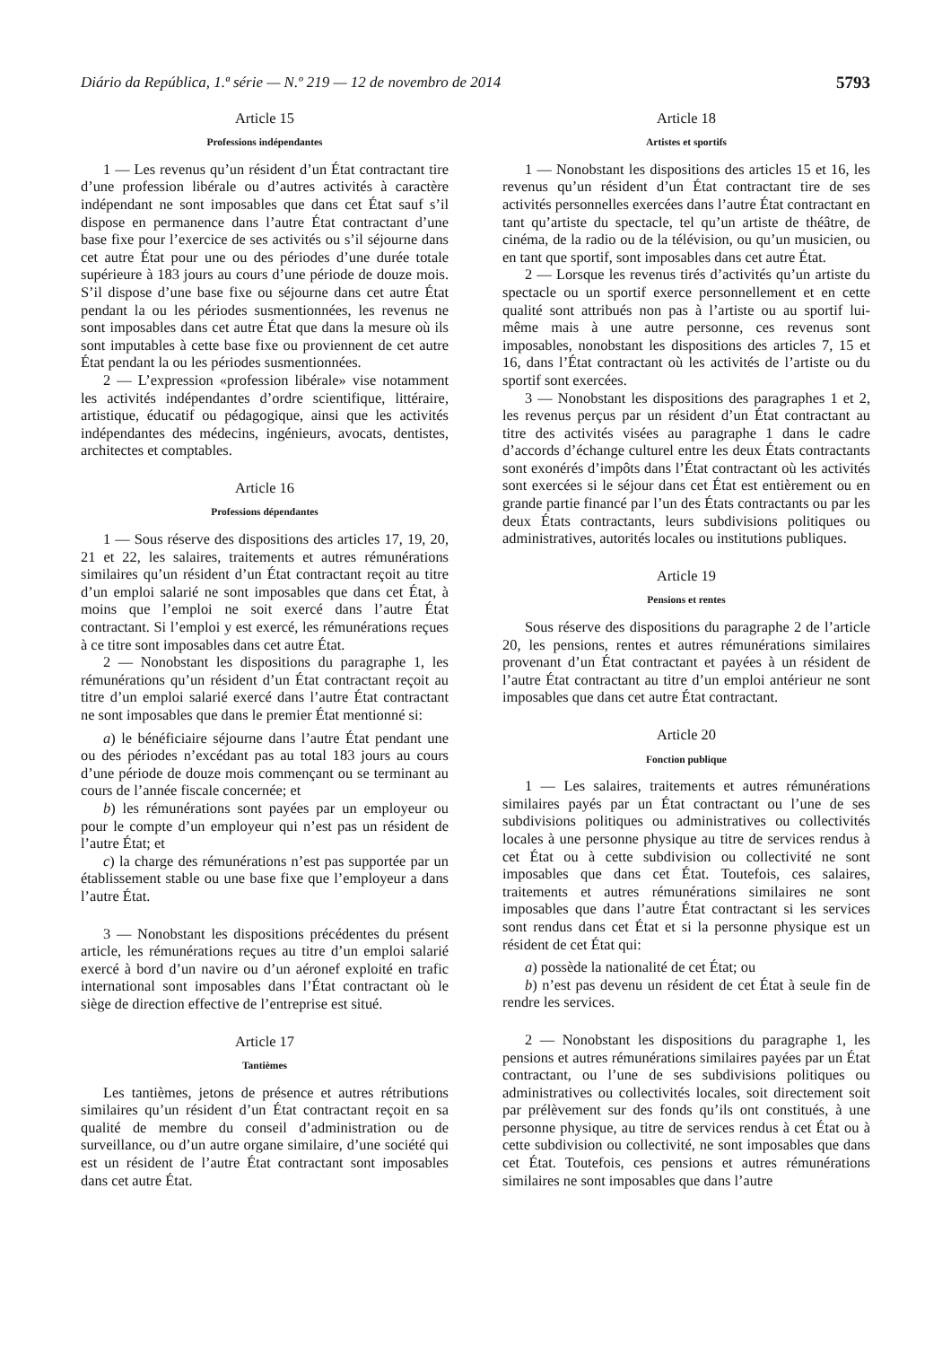Diário da República, 1.ª série — N.º 219 — 12 de novembro de 2014 5793
Article 15
Professions indépendantes
1 — Les revenus qu’un résident d’un État contractant tire d’une profession libérale ou d’autres activités à caractère indépendant ne sont imposables que dans cet État sauf s’il dispose en permanence dans l’autre État contractant d’une base fixe pour l’exercice de ses activités ou s’il séjourne dans cet autre État pour une ou des périodes d’une durée totale supérieure à 183 jours au cours d’une période de douze mois. S’il dispose d’une base fixe ou séjourne dans cet autre État pendant la ou les périodes susmentionnées, les revenus ne sont imposables dans cet autre État que dans la mesure où ils sont imputables à cette base fixe ou proviennent de cet autre État pendant la ou les périodes susmentionnées.
2 — L’expression «profession libérale» vise notamment les activités indépendantes d’ordre scientifique, littéraire, artistique, éducatif ou pédagogique, ainsi que les activités indépendantes des médecins, ingénieurs, avocats, dentistes, architectes et comptables.
Article 16
Professions dépendantes
1 — Sous réserve des dispositions des articles 17, 19, 20, 21 et 22, les salaires, traitements et autres rémunérations similaires qu’un résident d’un État contractant reçoit au titre d’un emploi salarié ne sont imposables que dans cet État, à moins que l’emploi ne soit exercé dans l’autre État contractant. Si l’emploi y est exercé, les rémunérations reçues à ce titre sont imposables dans cet autre État.
2 — Nonobstant les dispositions du paragraphe 1, les rémunérations qu’un résident d’un État contractant reçoit au titre d’un emploi salarié exercé dans l’autre État contractant ne sont imposables que dans le premier État mentionné si:
a) le bénéficiaire séjourne dans l’autre État pendant une ou des périodes n’excédant pas au total 183 jours au cours d’une période de douze mois commençant ou se terminant au cours de l’année fiscale concernée; et
b) les rémunérations sont payées par un employeur ou pour le compte d’un employeur qui n’est pas un résident de l’autre État; et
c) la charge des rémunérations n’est pas supportée par un établissement stable ou une base fixe que l’employeur a dans l’autre État.
3 — Nonobstant les dispositions précédentes du présent article, les rémunérations reçues au titre d’un emploi salarié exercé à bord d’un navire ou d’un aéronef exploité en trafic international sont imposables dans l’État contractant où le siège de direction effective de l’entreprise est situé.
Article 17
Tantièmes
Les tantièmes, jetons de présence et autres rétributions similaires qu’un résident d’un État contractant reçoit en sa qualité de membre du conseil d’administration ou de surveillance, ou d’un autre organe similaire, d’une société qui est un résident de l’autre État contractant sont imposables dans cet autre État.
Article 18
Artistes et sportifs
1 — Nonobstant les dispositions des articles 15 et 16, les revenus qu’un résident d’un État contractant tire de ses activités personnelles exercées dans l’autre État contractant en tant qu’artiste du spectacle, tel qu’un artiste de théâtre, de cinéma, de la radio ou de la télévision, ou qu’un musicien, ou en tant que sportif, sont imposables dans cet autre État.
2 — Lorsque les revenus tirés d’activités qu’un artiste du spectacle ou un sportif exerce personnellement et en cette qualité sont attribués non pas à l’artiste ou au sportif lui-même mais à une autre personne, ces revenus sont imposables, nonobstant les dispositions des articles 7, 15 et 16, dans l’État contractant où les activités de l’artiste ou du sportif sont exercées.
3 — Nonobstant les dispositions des paragraphes 1 et 2, les revenus perçus par un résident d’un État contractant au titre des activités visées au paragraphe 1 dans le cadre d’accords d’échange culturel entre les deux États contractants sont exonérés d’impôts dans l’État contractant où les activités sont exercées si le séjour dans cet État est entièrement ou en grande partie financé par l’un des États contractants ou par les deux États contractants, leurs subdivisions politiques ou administratives, autorités locales ou institutions publiques.
Article 19
Pensions et rentes
Sous réserve des dispositions du paragraphe 2 de l’article 20, les pensions, rentes et autres rémunérations similaires provenant d’un État contractant et payées à un résident de l’autre État contractant au titre d’un emploi antérieur ne sont imposables que dans cet autre État contractant.
Article 20
Fonction publique
1 — Les salaires, traitements et autres rémunérations similaires payés par un État contractant ou l’une de ses subdivisions politiques ou administratives ou collectivités locales à une personne physique au titre de services rendus à cet État ou à cette subdivision ou collectivité ne sont imposables que dans cet État. Toutefois, ces salaires, traitements et autres rémunérations similaires ne sont imposables que dans l’autre État contractant si les services sont rendus dans cet État et si la personne physique est un résident de cet État qui:
a) possède la nationalité de cet État; ou
b) n’est pas devenu un résident de cet État à seule fin de rendre les services.
2 — Nonobstant les dispositions du paragraphe 1, les pensions et autres rémunérations similaires payées par un État contractant, ou l’une de ses subdivisions politiques ou administratives ou collectivités locales, soit directement soit par prélèvement sur des fonds qu’ils ont constitués, à une personne physique, au titre de services rendus à cet État ou à cette subdivision ou collectivité, ne sont imposables que dans cet État. Toutefois, ces pensions et autres rémunérations similaires ne sont imposables que dans l’autre